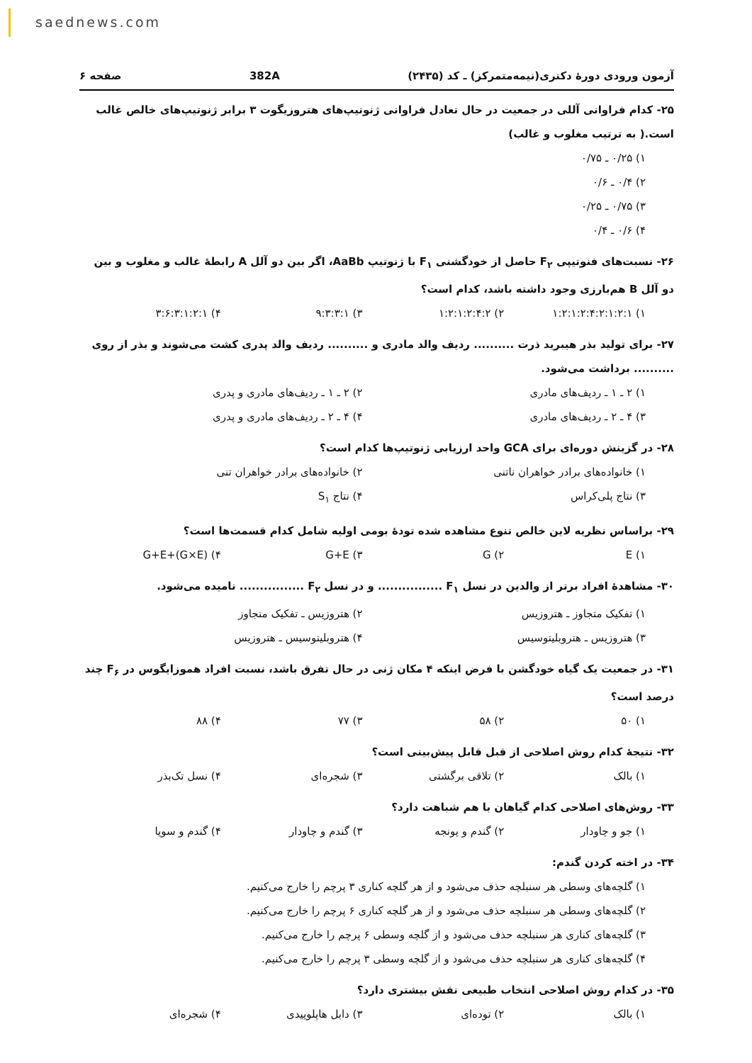saednews.com
آزمون ورودی دورهٔ دکتری(نیمه‌متمرکز) ـ کد (۲۴۳۵) 382A صفحه ۶
۲۵- کدام فراوانی آللی در جمعیت در حال تعادل فراوانی ژنوتیپ‌های هتروزیگوت ۳ برابر ژنوتیپ‌های خالص غالب است.( به ترتیب مغلوب و غالب)
۱) ۰/۲۵ ـ ۰/۷۵
۲) ۰/۴ ـ ۰/۶
۳) ۰/۷۵ ـ ۰/۲۵
۴) ۰/۶ ـ ۰/۴
۲۶- نسبت‌های فنوتیپی F<sub>۲</sub> حاصل از خودگشنی F<sub>۱</sub> با ژنوتیپ AaBb، اگر بین دو آلل A رابطهٔ غالب و مغلوب و بین دو آلل B هم‌بارزی وجود داشته باشد، کدام است؟
۱) ۱:۲:۱:۲:۴:۲:۱:۲:۱ ۲) ۱:۲:۱:۲:۴:۲ ۳) ۹:۳:۳:۱ ۴) ۳:۶:۳:۱:۲:۱
۲۷- برای تولید بذر هیبرید ذرت .......... ردیف والد مادری و .......... ردیف والد پدری کشت می‌شوند و بذر از روی .......... برداشت می‌شود.
۱) ۲ ـ ۱ ـ ردیف‌های مادری ۲) ۲ ـ ۱ ـ ردیف‌های مادری و پدری ۳) ۴ ـ ۲ ـ ردیف‌های مادری ۴) ۴ ـ ۲ ـ ردیف‌های مادری و پدری
۲۸- در گزینش دوره‌ای برای GCA واحد ارزیابی ژنوتیپ‌ها کدام است؟
۱) خانواده‌های برادر خواهران ناتنی ۲) خانواده‌های برادر خواهران تنی ۳) نتاج پلی‌کراس ۴) نتاج S<sub>۱</sub>
۲۹- براساس نظریه لاین خالص تنوع مشاهده شده تودهٔ بومی اولیه شامل کدام قسمت‌ها است؟
۱) E ۲) G ۳) G+E ۴) G+E+(G×E)
۳۰- مشاهدهٔ افراد برتر از والدین در نسل F<sub>۱</sub> ................ و در نسل F<sub>۲</sub> ................ نامیده می‌شود.
۱) تفکیک متجاوز ـ هتروزیس ۲) هتروزیس ـ تفکیک متجاوز ۳) هتروزیس ـ هتروبلیتوسیس ۴) هتروبلیتوسیس ـ هتروزیس
۳۱- در جمعیت یک گیاه خودگشن با فرض اینکه ۴ مکان ژنی در حال تفرق باشد، نسبت افراد هموزایگوس در F<sub>۶</sub> چند درصد است؟
۱) ۵۰ ۲) ۵۸ ۳) ۷۷ ۴) ۸۸
۳۲- نتیجهٔ کدام روش اصلاحی از قبل قابل پیش‌بینی است؟
۱) بالک ۲) تلاقی برگشتی ۳) شجره‌ای ۴) نسل تک‌بذر
۳۳- روش‌های اصلاحی کدام گیاهان با هم شباهت دارد؟
۱) جو و چاودار ۲) گندم و یونجه ۳) گندم و چاودار ۴) گندم و سویا
۳۴- در اخته کردن گندم:
۱) گلچه‌های وسطی هر سنبلچه حذف می‌شود و از هر گلچه کناری ۳ پرچم را خارج می‌کنیم.
۲) گلچه‌های وسطی هر سنبلچه حذف می‌شود و از هر گلچه کناری ۶ پرچم را خارج می‌کنیم.
۳) گلچه‌های کناری هر سنبلچه حذف می‌شود و از گلچه وسطی ۶ پرچم را خارج می‌کنیم.
۴) گلچه‌های کناری هر سنبلچه حذف می‌شود و از گلچه وسطی ۳ پرچم را خارج می‌کنیم.
۳۵- در کدام روش اصلاحی انتخاب طبیعی نقش بیشتری دارد؟
۱) بالک ۲) توده‌ای ۳) دابل هاپلوییدی ۴) شجره‌ای